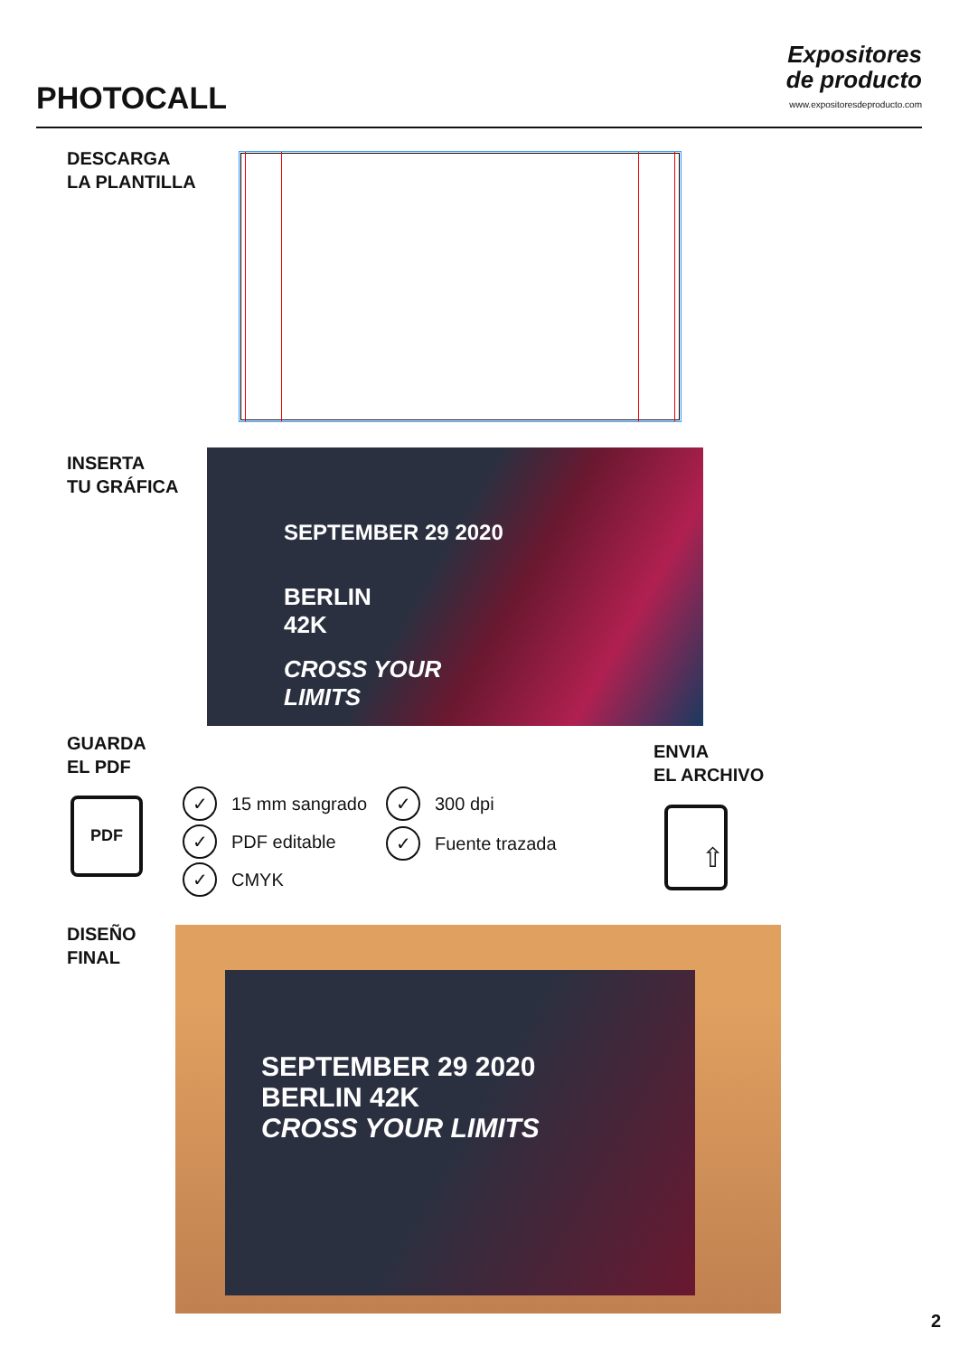PHOTOCALL
Expositores
de producto
www.expositoresdeproducto.com
DESCARGA
LA PLANTILLA
INSERTA
TU GRÁFICA
SEPTEMBER 29 2020
BERLIN
42K
CROSS YOUR
LIMITS
GUARDA
EL PDF
PDF ✓ 15 mm sangrado
✓ PDF editable
✓ CMYK
✓ 300 dpi
✓ Fuente trazada
ENVIA
EL ARCHIVO
⇧
DISEÑO
FINAL
SEPTEMBER 29 2020
BERLIN 42K
CROSS YOUR LIMITS
2